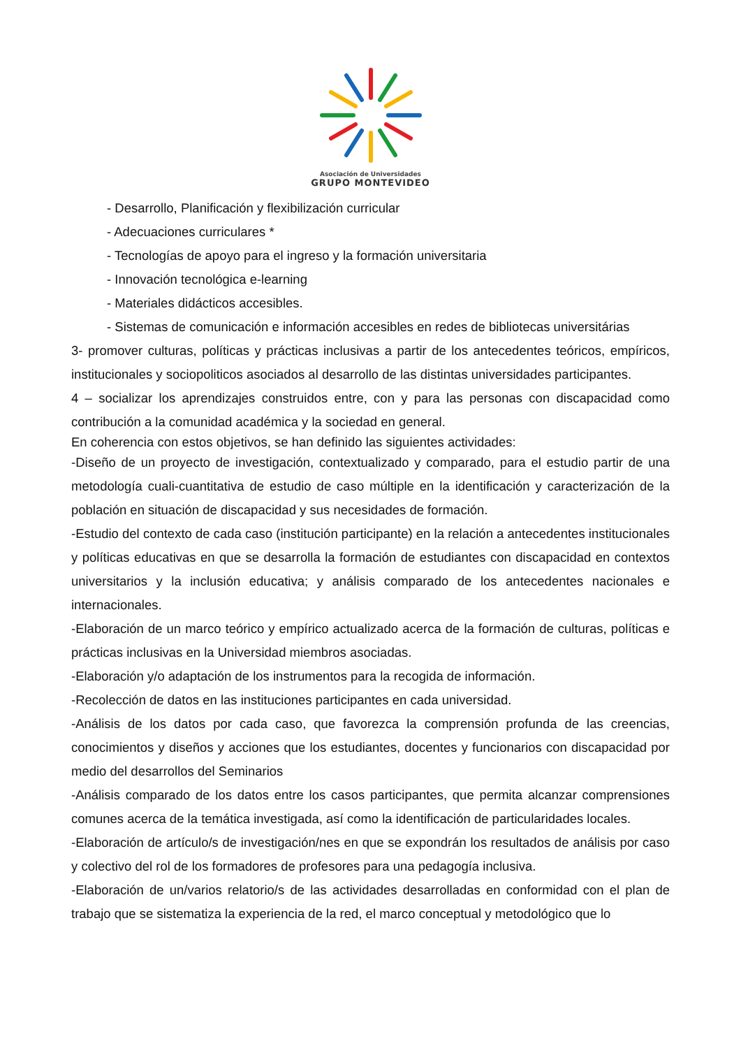Asociación de Universidades
GRUPO MONTEVIDEO
- Desarrollo, Planificación y flexibilización curricular
- Adecuaciones curriculares *
- Tecnologías de apoyo para el ingreso y la formación universitaria
- Innovación tecnológica e-learning
- Materiales didácticos accesibles.
- Sistemas de comunicación e información accesibles en redes de bibliotecas universitárias
3- promover culturas, políticas y prácticas inclusivas a partir de los antecedentes teóricos, empíricos, institucionales y sociopoliticos asociados al desarrollo de las distintas universidades participantes.
4 – socializar los aprendizajes construidos entre, con y para las personas con discapacidad como contribución a la comunidad académica y la sociedad en general.
En coherencia con estos objetivos, se han definido las siguientes actividades:
-Diseño de un proyecto de investigación, contextualizado y comparado, para el estudio partir de una metodología cuali-cuantitativa de estudio de caso múltiple en la identificación y caracterización de la población en situación de discapacidad y sus necesidades de formación.
-Estudio del contexto de cada caso (institución participante) en la relación a antecedentes institucionales y políticas educativas en que se desarrolla la formación de estudiantes con discapacidad en contextos universitarios y la inclusión educativa; y análisis comparado de los antecedentes nacionales e internacionales.
-Elaboración de un marco teórico y empírico actualizado acerca de la formación de culturas, políticas e prácticas inclusivas en la Universidad miembros asociadas.
-Elaboración y/o adaptación de los instrumentos para la recogida de información.
-Recolección de datos en las instituciones participantes en cada universidad.
-Análisis de los datos por cada caso, que favorezca la comprensión profunda de las creencias, conocimientos y diseños y acciones que los estudiantes, docentes y funcionarios con discapacidad por medio del desarrollos del Seminarios
-Análisis comparado de los datos entre los casos participantes, que permita alcanzar comprensiones comunes acerca de la temática investigada, así como la identificación de particularidades locales.
-Elaboración de artículo/s de investigación/nes en que se expondrán los resultados de análisis por caso y colectivo del rol de los formadores de profesores para una pedagogía inclusiva.
-Elaboración de un/varios relatorio/s de las actividades desarrolladas en conformidad con el plan de trabajo que se sistematiza la experiencia de la red, el marco conceptual y metodológico que lo